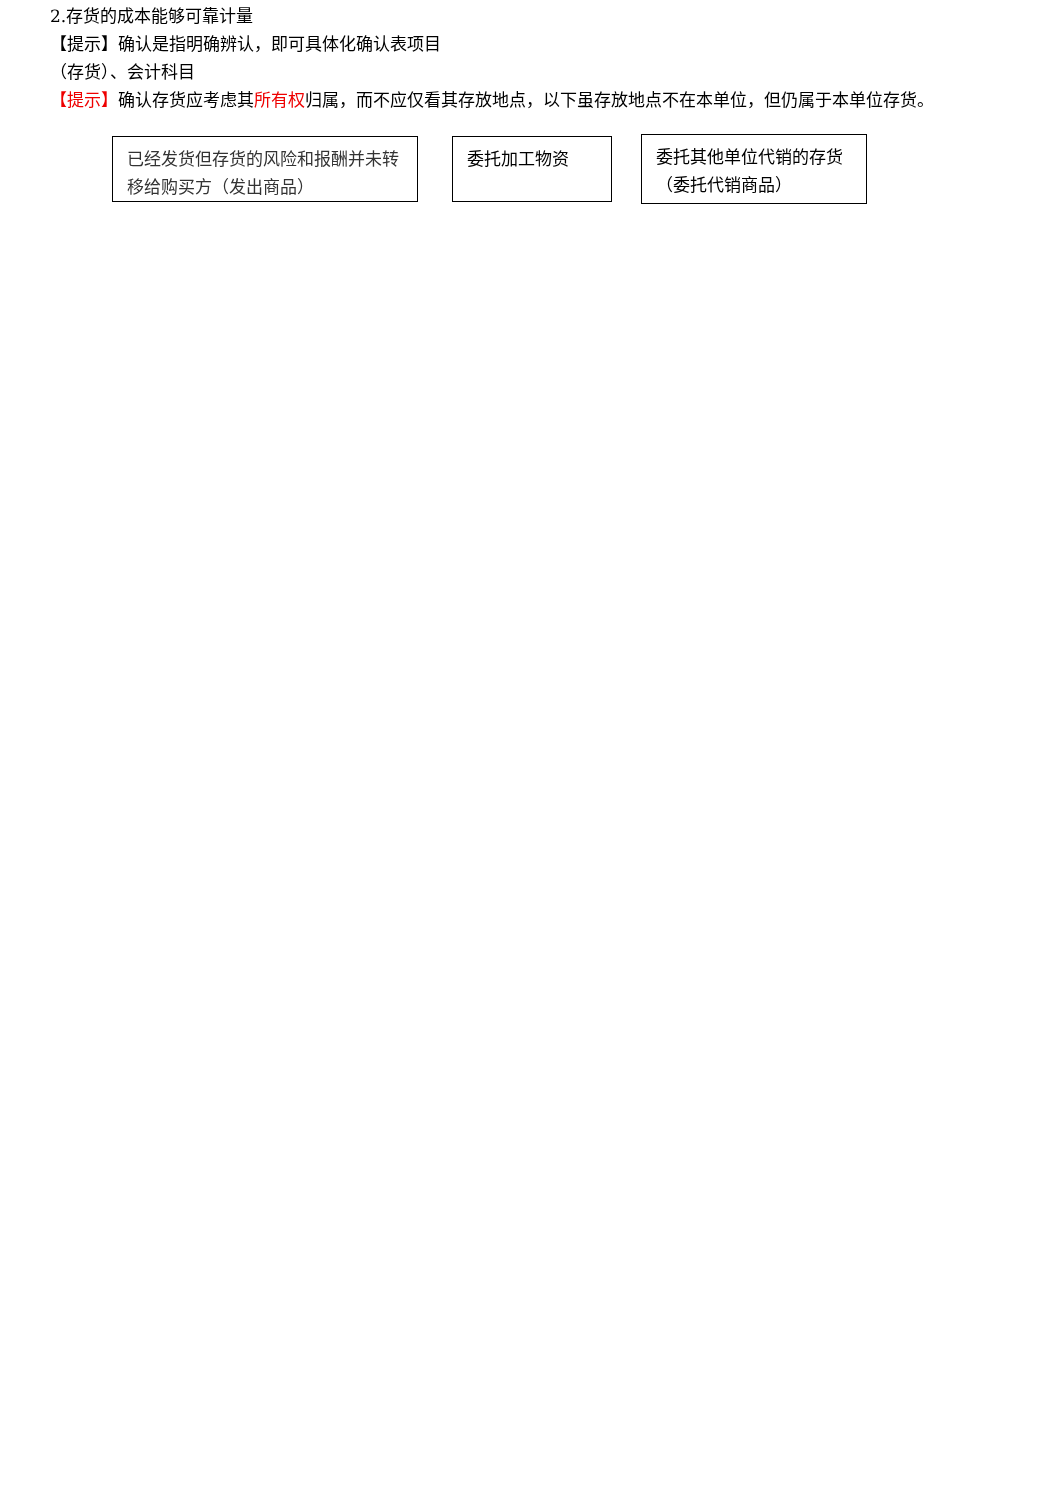2.存货的成本能够可靠计量
【提示】确认是指明确辨认，即可具体化确认表项目
（存货）、会计科目
【提示】确认存货应考虑其所有权归属，而不应仅看其存放地点，以下虽存放地点不在本单位，但仍属于本单位存货。
已经发货但存货的风险和报酬并未转移给购买方（发出商品）
委托加工物资
委托其他单位代销的存货（委托代销商品）